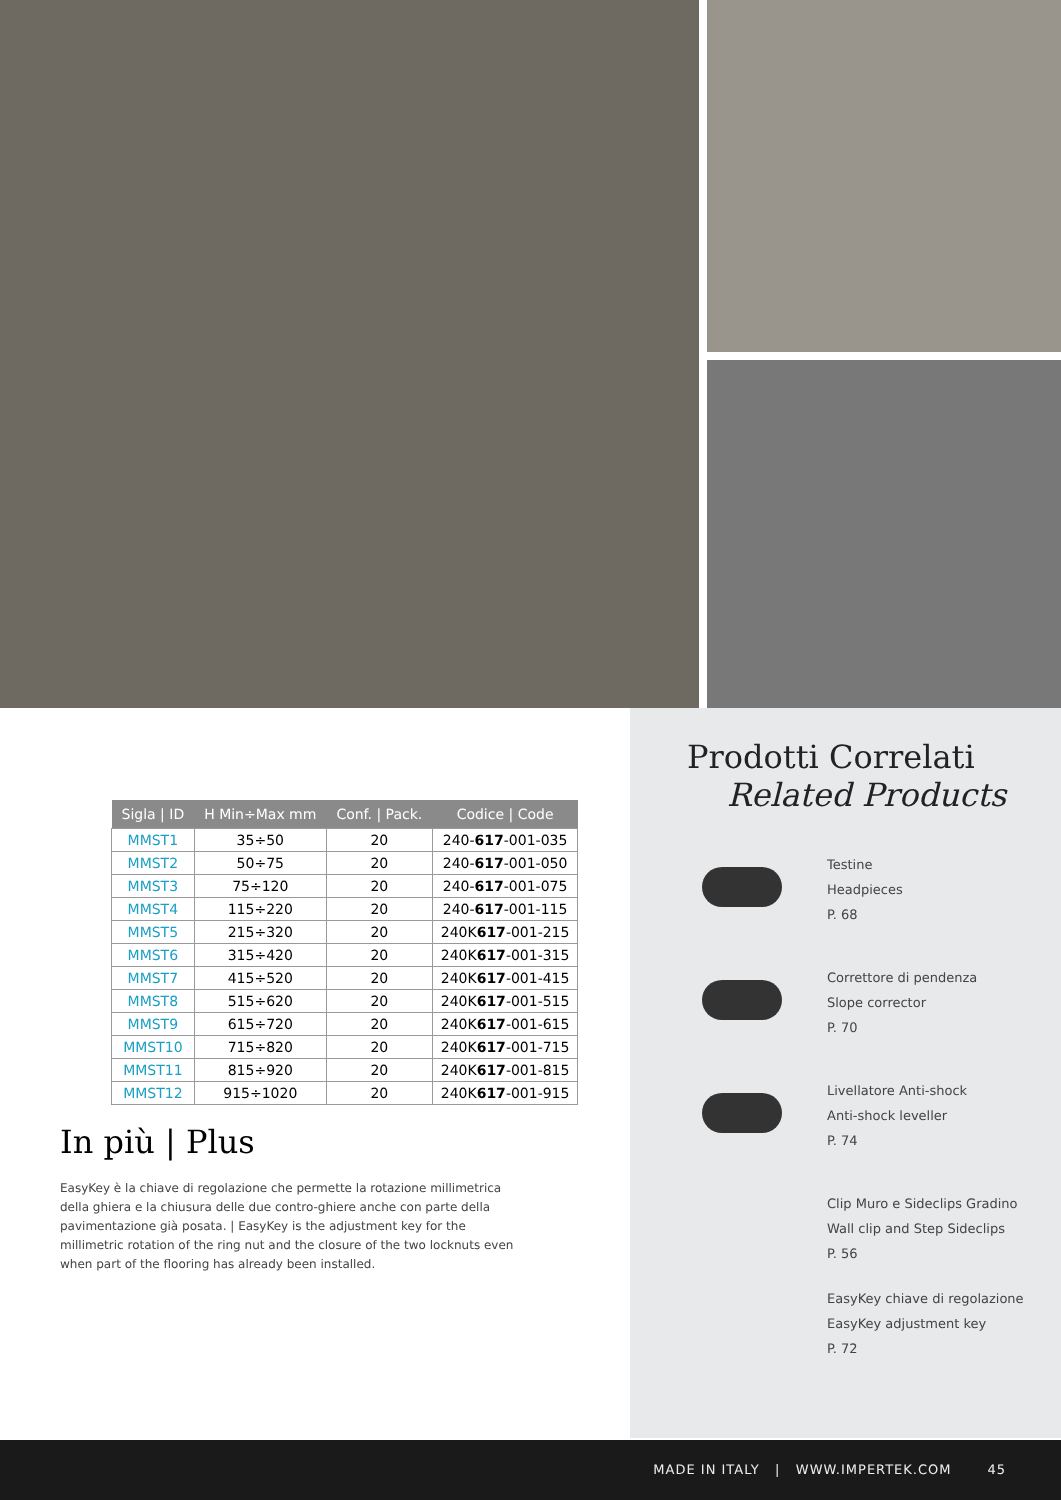| Sigla / ID | H Min÷Max mm | Conf. / Pack. | Codice / Code |
| --- | --- | --- | --- |
| MMST1 | 35÷50 | 20 | 240- 617 -001-035 |
| MMST2 | 50÷75 | 20 | 240- 617 -001-050 |
| MMST3 | 75÷120 | 20 | 240- 617 -001-075 |
| MMST4 | 115÷220 | 20 | 240- 617 -001-115 |
| MMST5 | 215÷320 | 20 | 240K 617 -001-215 |
| MMST6 | 315÷420 | 20 | 240K 617 -001-315 |
| MMST7 | 415÷520 | 20 | 240K 617 -001-415 |
| MMST8 | 515÷620 | 20 | 240K 617 -001-515 |
| MMST9 | 615÷720 | 20 | 240K 617 -001-615 |
| MMST10 | 715÷820 | 20 | 240K 617 -001-715 |
| MMST11 | 815÷920 | 20 | 240K 617 -001-815 |
| MMST12 | 915÷1020 | 20 | 240K 617 -001-915 |
In più | Plus
EasyKey è la chiave di regolazione che permette la rotazione millimetrica della ghiera e la chiusura delle due contro-ghiere anche con parte della pavimentazione già posata. | EasyKey is the adjustment key for the millimetric rotation of the ring nut and the closure of the two locknuts even when part of the flooring has already been installed.
Prodotti Correlati
Related Products
Testine
Headpieces
P. 68
Correttore di pendenza
Slope corrector
P. 70
Livellatore Anti-shock
Anti-shock leveller
P. 74
Clip Muro e Sideclips Gradino
Wall clip and Step Sideclips
P. 56
EasyKey chiave di regolazione
EasyKey adjustment key
P. 72
MADE IN ITALY | WWW.IMPERTEK.COM 45